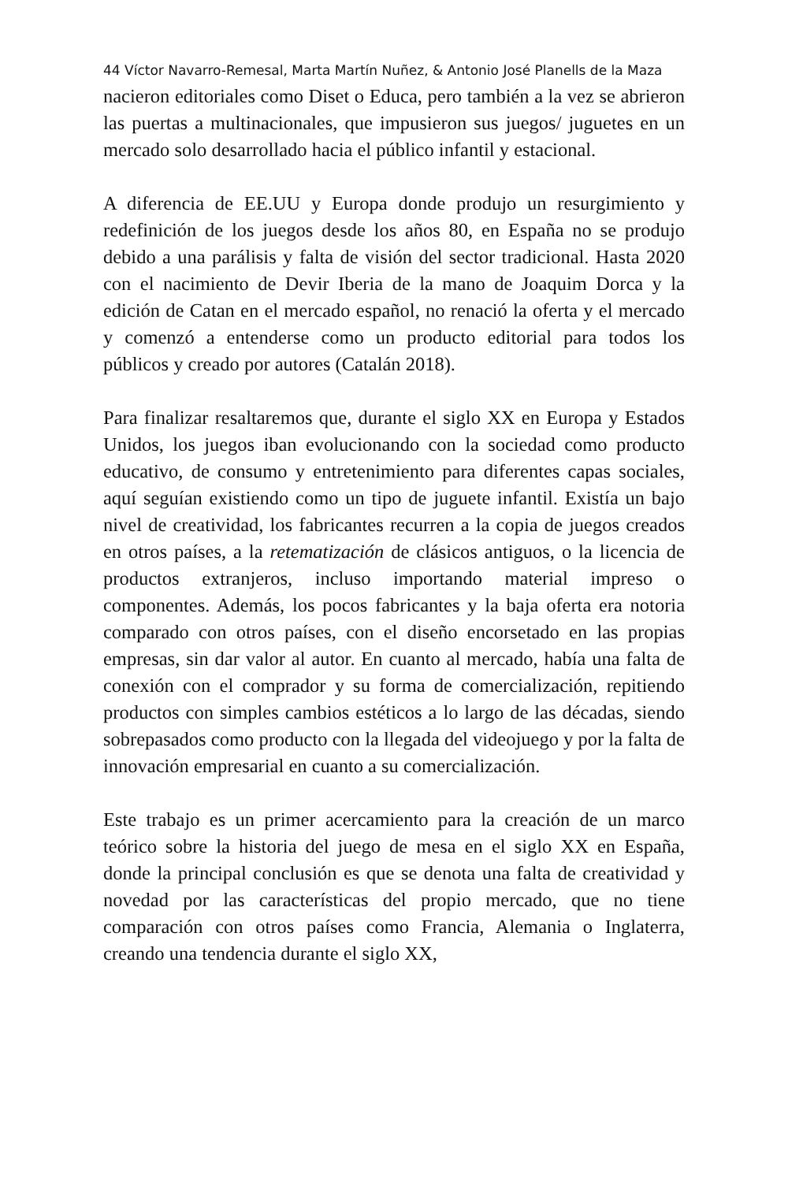44 Víctor Navarro-Remesal, Marta Martín Nuñez, & Antonio José Planells de la Maza
nacieron editoriales como Diset o Educa, pero también a la vez se abrieron las puertas a multinacionales, que impusieron sus juegos/ juguetes en un mercado solo desarrollado hacia el público infantil y estacional.
A diferencia de EE.UU y Europa donde produjo un resurgimiento y redefinición de los juegos desde los años 80, en España no se produjo debido a una parálisis y falta de visión del sector tradicional. Hasta 2020 con el nacimiento de Devir Iberia de la mano de Joaquim Dorca y la edición de Catan en el mercado español, no renació la oferta y el mercado y comenzó a entenderse como un producto editorial para todos los públicos y creado por autores (Catalán 2018).
Para finalizar resaltaremos que, durante el siglo XX en Europa y Estados Unidos, los juegos iban evolucionando con la sociedad como producto educativo, de consumo y entretenimiento para diferentes capas sociales, aquí seguían existiendo como un tipo de juguete infantil. Existía un bajo nivel de creatividad, los fabricantes recurren a la copia de juegos creados en otros países, a la retematización de clásicos antiguos, o la licencia de productos extranjeros, incluso importando material impreso o componentes. Además, los pocos fabricantes y la baja oferta era notoria comparado con otros países, con el diseño encorsetado en las propias empresas, sin dar valor al autor. En cuanto al mercado, había una falta de conexión con el comprador y su forma de comercialización, repitiendo productos con simples cambios estéticos a lo largo de las décadas, siendo sobrepasados como producto con la llegada del videojuego y por la falta de innovación empresarial en cuanto a su comercialización.
Este trabajo es un primer acercamiento para la creación de un marco teórico sobre la historia del juego de mesa en el siglo XX en España, donde la principal conclusión es que se denota una falta de creatividad y novedad por las características del propio mercado, que no tiene comparación con otros países como Francia, Alemania o Inglaterra, creando una tendencia durante el siglo XX,